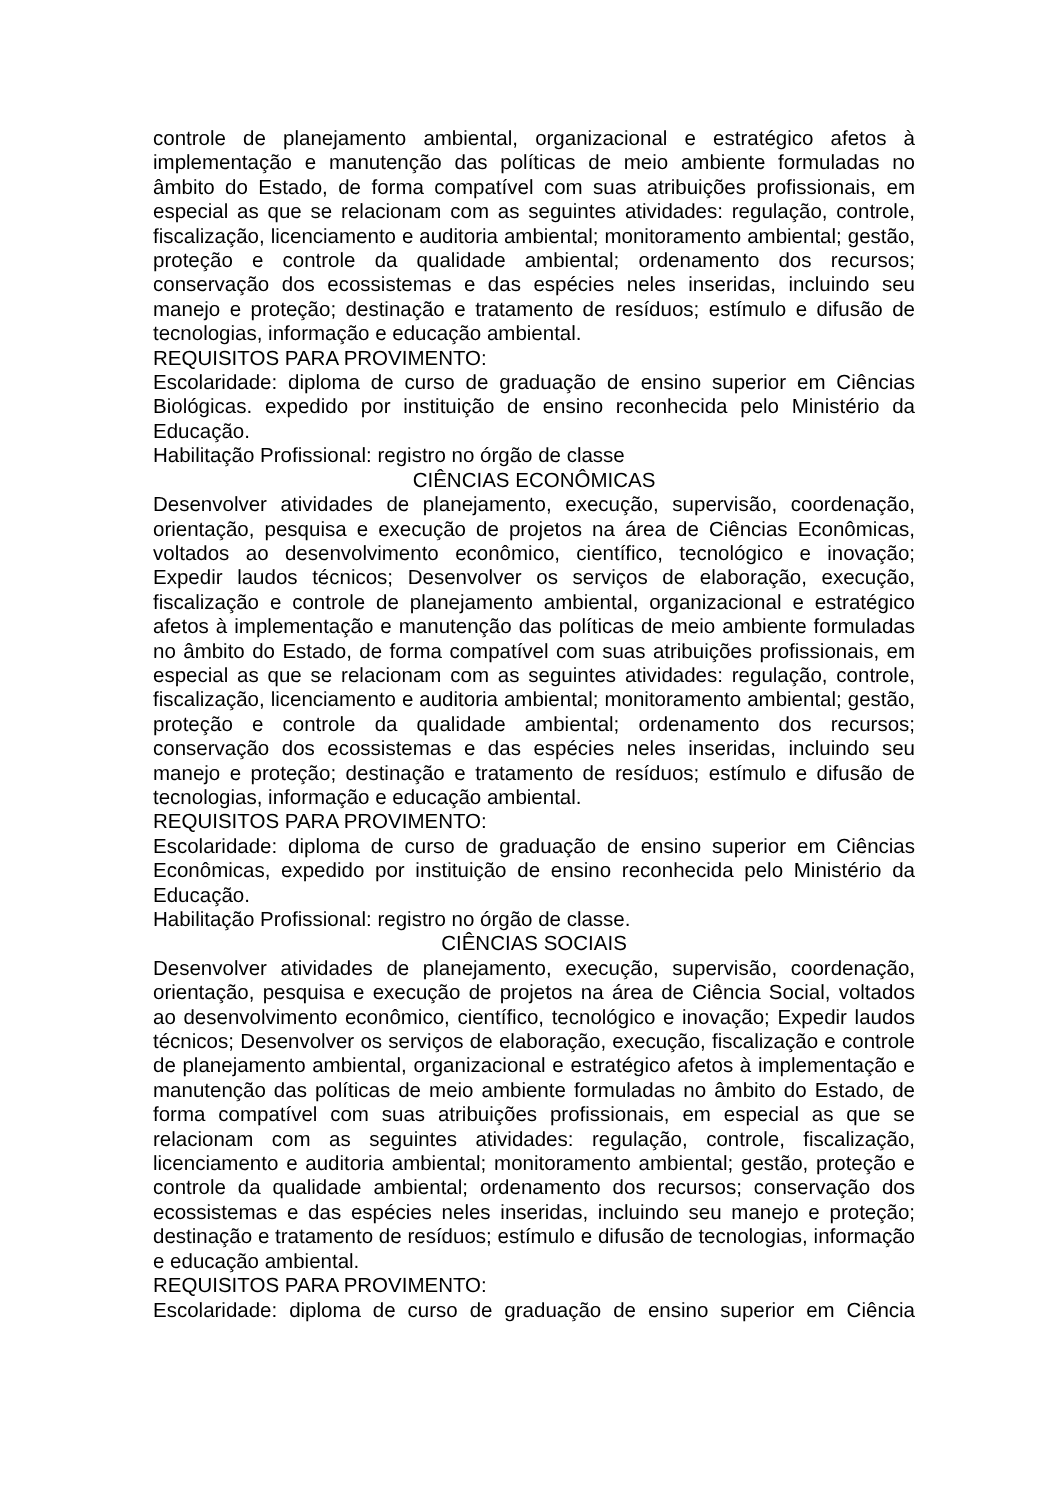controle de planejamento ambiental, organizacional e estratégico afetos à implementação e manutenção das políticas de meio ambiente formuladas no âmbito do Estado, de forma compatível com suas atribuições profissionais, em especial as que se relacionam com as seguintes atividades: regulação, controle, fiscalização, licenciamento e auditoria ambiental; monitoramento ambiental; gestão, proteção e controle da qualidade ambiental; ordenamento dos recursos; conservação dos ecossistemas e das espécies neles inseridas, incluindo seu manejo e proteção; destinação e tratamento de resíduos; estímulo e difusão de tecnologias, informação e educação ambiental.
REQUISITOS PARA PROVIMENTO:
Escolaridade: diploma de curso de graduação de ensino superior em Ciências Biológicas. expedido por instituição de ensino reconhecida pelo Ministério da Educação.
Habilitação Profissional: registro no órgão de classe
CIÊNCIAS ECONÔMICAS
Desenvolver atividades de planejamento, execução, supervisão, coordenação, orientação, pesquisa e execução de projetos na área de Ciências Econômicas, voltados ao desenvolvimento econômico, científico, tecnológico e inovação; Expedir laudos técnicos; Desenvolver os serviços de elaboração, execução, fiscalização e controle de planejamento ambiental, organizacional e estratégico afetos à implementação e manutenção das políticas de meio ambiente formuladas no âmbito do Estado, de forma compatível com suas atribuições profissionais, em especial as que se relacionam com as seguintes atividades: regulação, controle, fiscalização, licenciamento e auditoria ambiental; monitoramento ambiental; gestão, proteção e controle da qualidade ambiental; ordenamento dos recursos; conservação dos ecossistemas e das espécies neles inseridas, incluindo seu manejo e proteção; destinação e tratamento de resíduos; estímulo e difusão de tecnologias, informação e educação ambiental.
REQUISITOS PARA PROVIMENTO:
Escolaridade: diploma de curso de graduação de ensino superior em Ciências Econômicas, expedido por instituição de ensino reconhecida pelo Ministério da Educação.
Habilitação Profissional: registro no órgão de classe.
CIÊNCIAS SOCIAIS
Desenvolver atividades de planejamento, execução, supervisão, coordenação, orientação, pesquisa e execução de projetos na área de Ciência Social, voltados ao desenvolvimento econômico, científico, tecnológico e inovação; Expedir laudos técnicos; Desenvolver os serviços de elaboração, execução, fiscalização e controle de planejamento ambiental, organizacional e estratégico afetos à implementação e manutenção das políticas de meio ambiente formuladas no âmbito do Estado, de forma compatível com suas atribuições profissionais, em especial as que se relacionam com as seguintes atividades: regulação, controle, fiscalização, licenciamento e auditoria ambiental; monitoramento ambiental; gestão, proteção e controle da qualidade ambiental; ordenamento dos recursos; conservação dos ecossistemas e das espécies neles inseridas, incluindo seu manejo e proteção; destinação e tratamento de resíduos; estímulo e difusão de tecnologias, informação e educação ambiental.
REQUISITOS PARA PROVIMENTO:
Escolaridade: diploma de curso de graduação de ensino superior em Ciência